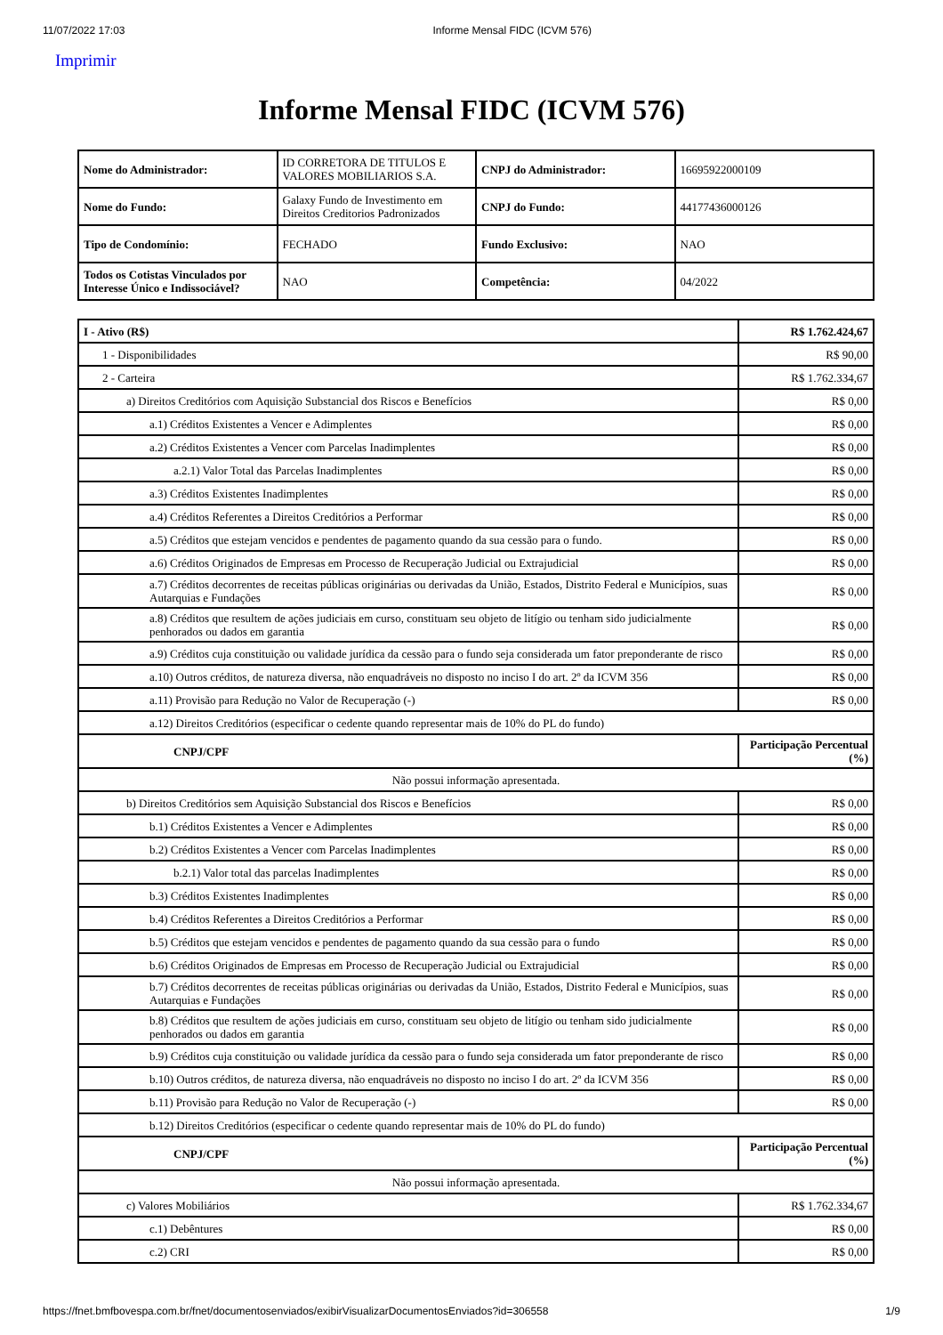11/07/2022 17:03 Informe Mensal FIDC (ICVM 576)
Imprimir
Informe Mensal FIDC (ICVM 576)
| Nome do Administrador: | ID CORRETORA DE TITULOS E VALORES MOBILIARIOS S.A. | CNPJ do Administrador: | 16695922000109 |
| Nome do Fundo: | Galaxy Fundo de Investimento em Direitos Creditorios Padronizados | CNPJ do Fundo: | 44177436000126 |
| Tipo de Condomínio: | FECHADO | Fundo Exclusivo: | NAO |
| Todos os Cotistas Vinculados por Interesse Único e Indissociável? | NAO | Competência: | 04/2022 |
| I - Ativo (R$) | R$ 1.762.424,67 |
| 1 - Disponibilidades | R$ 90,00 |
| 2 - Carteira | R$ 1.762.334,67 |
| a) Direitos Creditórios com Aquisição Substancial dos Riscos e Benefícios | R$ 0,00 |
| a.1) Créditos Existentes a Vencer e Adimplentes | R$ 0,00 |
| a.2) Créditos Existentes a Vencer com Parcelas Inadimplentes | R$ 0,00 |
| a.2.1) Valor Total das Parcelas Inadimplentes | R$ 0,00 |
| a.3) Créditos Existentes Inadimplentes | R$ 0,00 |
| a.4) Créditos Referentes a Direitos Creditórios a Performar | R$ 0,00 |
| a.5) Créditos que estejam vencidos e pendentes de pagamento quando da sua cessão para o fundo. | R$ 0,00 |
| a.6) Créditos Originados de Empresas em Processo de Recuperação Judicial ou Extrajudicial | R$ 0,00 |
| a.7) Créditos decorrentes de receitas públicas originárias ou derivadas da União, Estados, Distrito Federal e Municípios, suas Autarquias e Fundações | R$ 0,00 |
| a.8) Créditos que resultem de ações judiciais em curso, constituam seu objeto de litígio ou tenham sido judicialmente penhorados ou dados em garantia | R$ 0,00 |
| a.9) Créditos cuja constituição ou validade jurídica da cessão para o fundo seja considerada um fator preponderante de risco | R$ 0,00 |
| a.10) Outros créditos, de natureza diversa, não enquadráveis no disposto no inciso I do art. 2º da ICVM 356 | R$ 0,00 |
| a.11) Provisão para Redução no Valor de Recuperação (-) | R$ 0,00 |
| a.12) Direitos Creditórios (especificar o cedente quando representar mais de 10% do PL do fundo) | |
| CNPJ/CPF | Participação Percentual (%) |
| Não possui informação apresentada. | |
| b) Direitos Creditórios sem Aquisição Substancial dos Riscos e Benefícios | R$ 0,00 |
| b.1) Créditos Existentes a Vencer e Adimplentes | R$ 0,00 |
| b.2) Créditos Existentes a Vencer com Parcelas Inadimplentes | R$ 0,00 |
| b.2.1) Valor total das parcelas Inadimplentes | R$ 0,00 |
| b.3) Créditos Existentes Inadimplentes | R$ 0,00 |
| b.4) Créditos Referentes a Direitos Creditórios a Performar | R$ 0,00 |
| b.5) Créditos que estejam vencidos e pendentes de pagamento quando da sua cessão para o fundo | R$ 0,00 |
| b.6) Créditos Originados de Empresas em Processo de Recuperação Judicial ou Extrajudicial | R$ 0,00 |
| b.7) Créditos decorrentes de receitas públicas originárias ou derivadas da União, Estados, Distrito Federal e Municípios, suas Autarquias e Fundações | R$ 0,00 |
| b.8) Créditos que resultem de ações judiciais em curso, constituam seu objeto de litígio ou tenham sido judicialmente penhorados ou dados em garantia | R$ 0,00 |
| b.9) Créditos cuja constituição ou validade jurídica da cessão para o fundo seja considerada um fator preponderante de risco | R$ 0,00 |
| b.10) Outros créditos, de natureza diversa, não enquadráveis no disposto no inciso I do art. 2º da ICVM 356 | R$ 0,00 |
| b.11) Provisão para Redução no Valor de Recuperação (-) | R$ 0,00 |
| b.12) Direitos Creditórios (especificar o cedente quando representar mais de 10% do PL do fundo) | |
| CNPJ/CPF | Participação Percentual (%) |
| Não possui informação apresentada. | |
| c) Valores Mobiliários | R$ 1.762.334,67 |
| c.1) Debêntures | R$ 0,00 |
| c.2) CRI | R$ 0,00 |
https://fnet.bmfbovespa.com.br/fnet/documentosenviados/exibirVisualizarDocumentosEnviados?id=306558 1/9